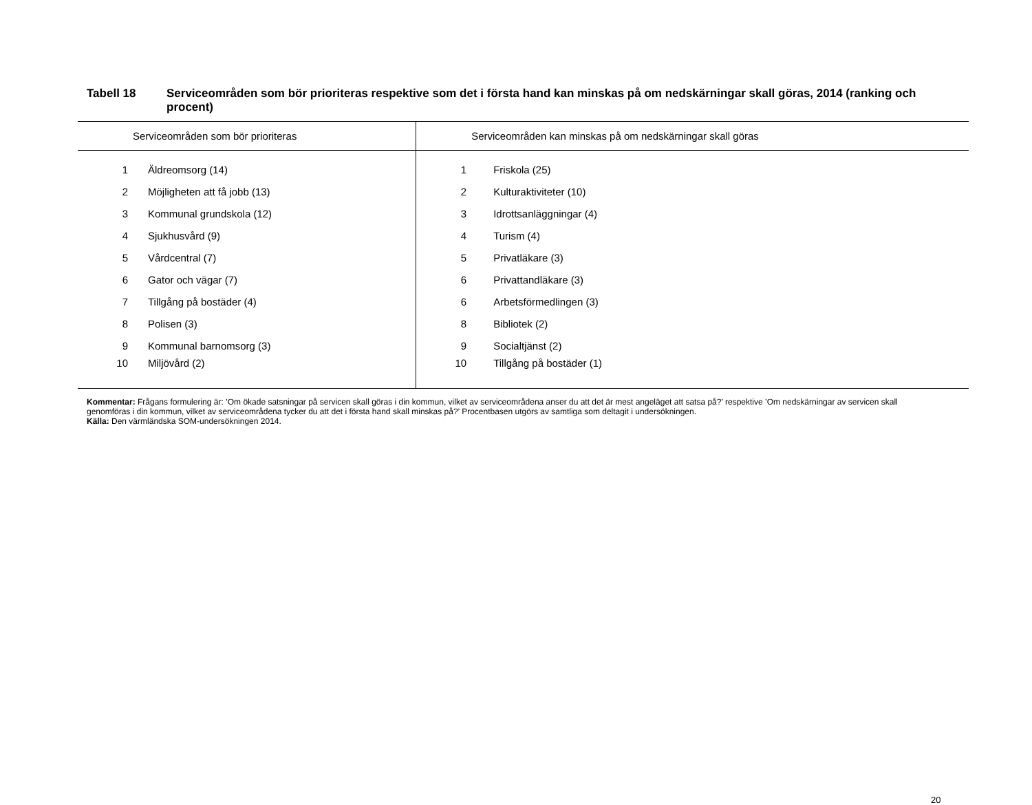Tabell 18 Serviceområden som bör prioriteras respektive som det i första hand kan minskas på om nedskärningar skall göras, 2014 (ranking och procent)
| Serviceområden som bör prioriteras | | Serviceområden kan minskas på om nedskärningar skall göras | |
| --- | --- | --- | --- |
| 1 | Äldreomsorg (14) | 1 | Friskola (25) |
| 2 | Möjligheten att få jobb (13) | 2 | Kulturaktiviteter (10) |
| 3 | Kommunal grundskola (12) | 3 | Idrottsanläggningar (4) |
| 4 | Sjukhusvård (9) | 4 | Turism (4) |
| 5 | Vårdcentral (7) | 5 | Privatläkare (3) |
| 6 | Gator och vägar (7) | 6 | Privattandläkare (3) |
| 7 | Tillgång på bostäder (4) | 6 | Arbetsförmedlingen (3) |
| 8 | Polisen (3) | 8 | Bibliotek (2) |
| 9 | Kommunal barnomsorg (3) | 9 | Socialtjänst (2) |
| 10 | Miljövård (2) | 10 | Tillgång på bostäder (1) |
Kommentar: Frågans formulering är: ’Om ökade satsningar på servicen skall göras i din kommun, vilket av serviceområdena anser du att det är mest angeläget att satsa på?’ respektive ’Om nedskärningar av servicen skall genomföras i din kommun, vilket av serviceområdena tycker du att det i första hand skall minskas på?’ Procentbasen utgörs av samtliga som deltagit i undersökningen.
Källa: Den värmländska SOM-undersökningen 2014.
20